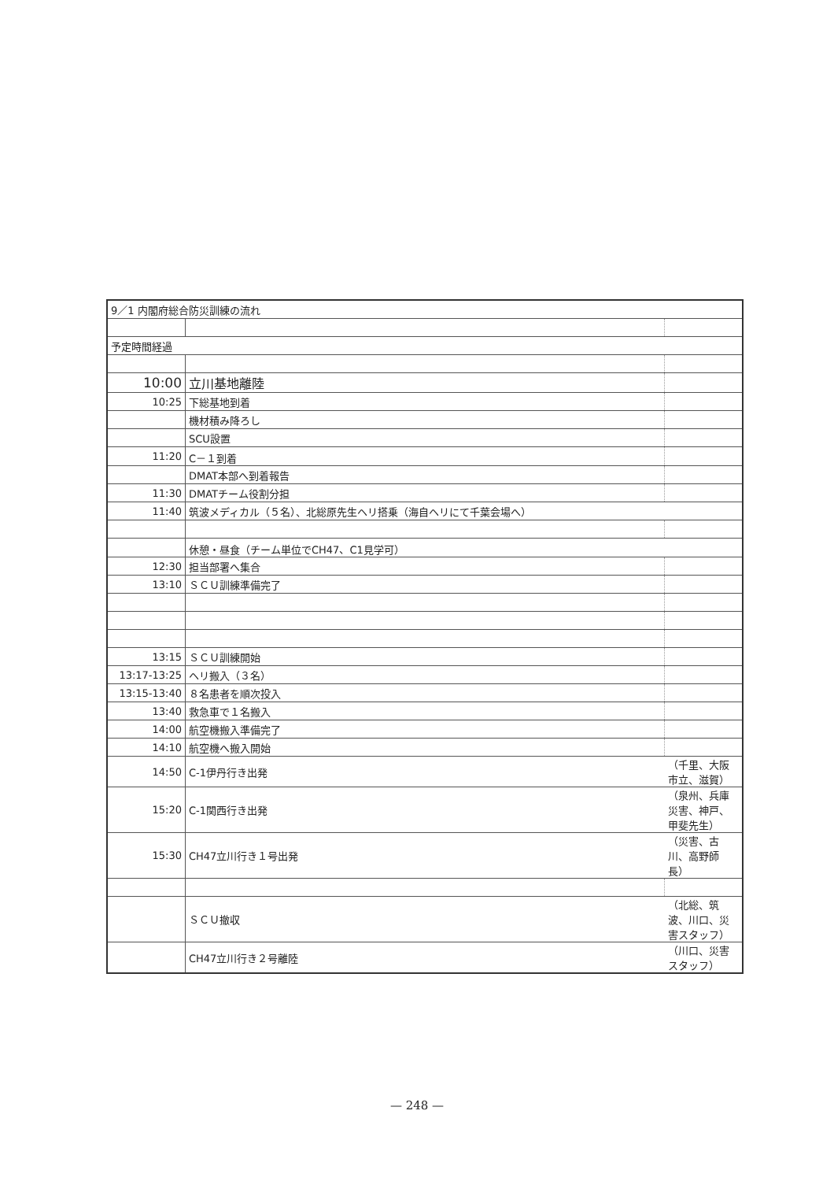| 9／1 内閣府総合防災訓練の流れ | | |
| 予定時間経過 | | |
| 10:00 | 立川基地離陸 | |
| 10:25 | 下総基地到着 | |
| | 機材積み降ろし | |
| | SCU設置 | |
| 11:20 | C－１到着 | |
| | DMAT本部へ到着報告 | |
| 11:30 | DMATチーム役割分担 | |
| 11:40 | 筑波メディカル（５名）、北総原先生ヘリ搭乗（海自ヘリにて千葉会場へ） | |
| | 休憩・昼食（チーム単位でCH47、C1見学可） | |
| 12:30 | 担当部署へ集合 | |
| 13:10 | ＳＣＵ訓練準備完了 | |
| 13:15 | ＳＣＵ訓練開始 | |
| 13:17-13:25 | ヘリ搬入（３名） | |
| 13:15-13:40 | ８名患者を順次投入 | |
| 13:40 | 救急車で１名搬入 | |
| 14:00 | 航空機搬入準備完了 | |
| 14:10 | 航空機へ搬入開始 | |
| 14:50 | C-1伊丹行き出発 | （千里、大阪市立、滋賀） |
| 15:20 | C-1関西行き出発 | （泉州、兵庫災害、神戸、甲斐先生） |
| 15:30 | CH47立川行き１号出発 | （災害、古川、高野師長） |
| | ＳＣＵ撤収 | （北総、筑波、川口、災害スタッフ） |
| | CH47立川行き２号離陸 | （川口、災害スタッフ） |
— 248 —